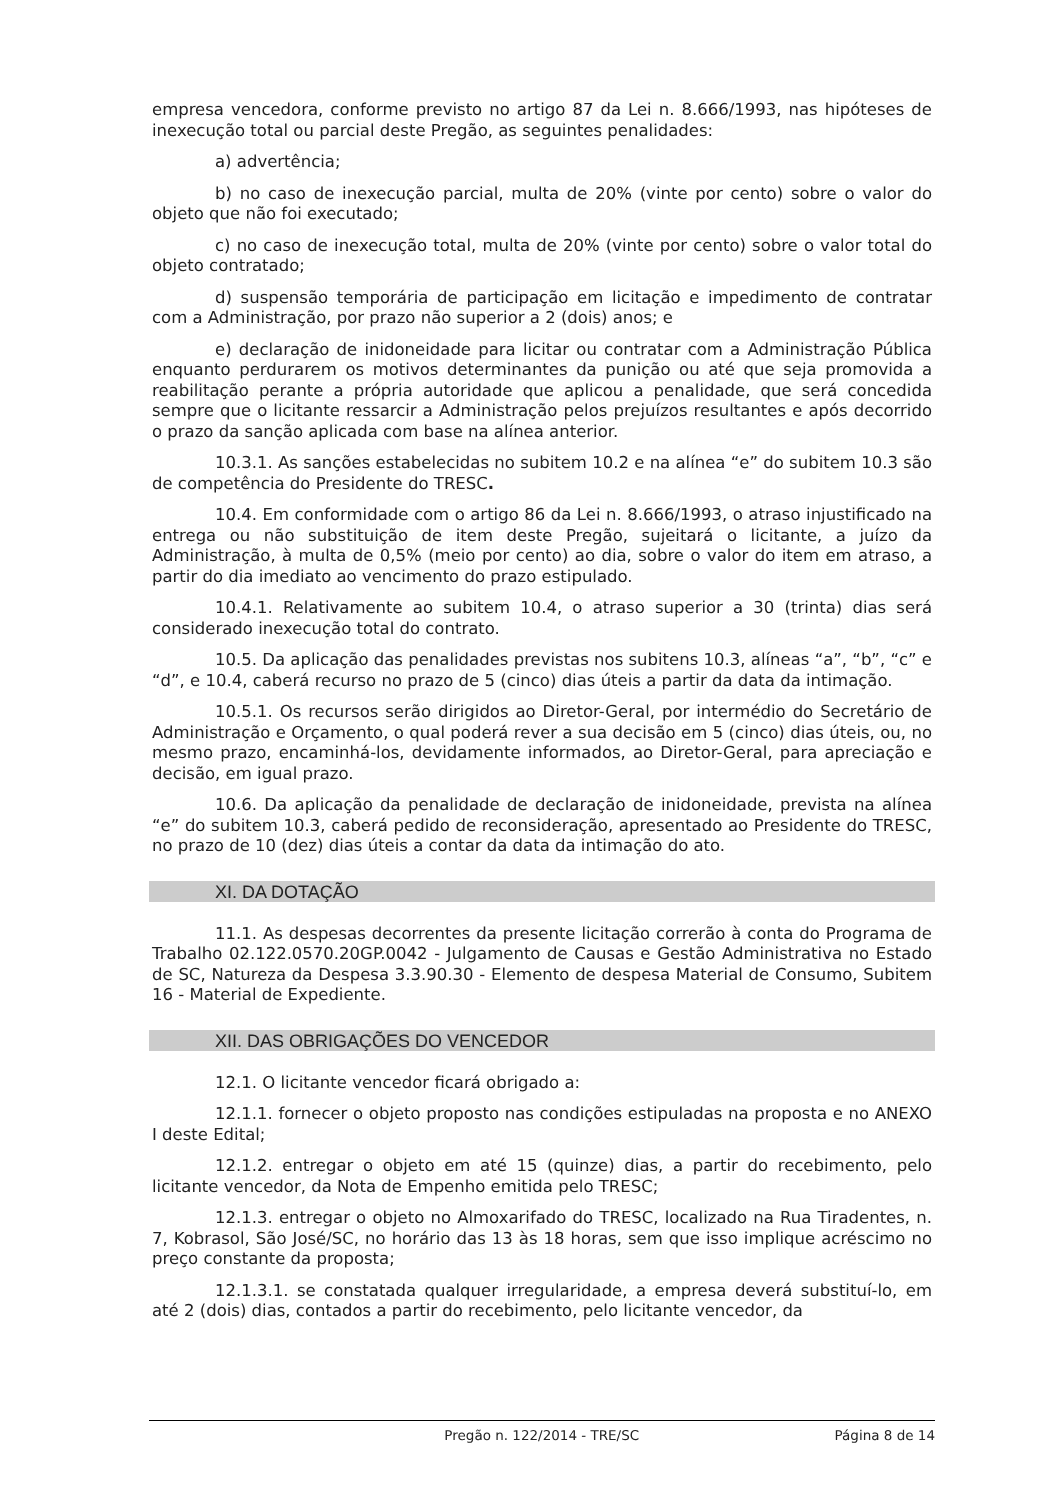empresa vencedora, conforme previsto no artigo 87 da Lei n. 8.666/1993, nas hipóteses de inexecução total ou parcial deste Pregão, as seguintes penalidades:
a) advertência;
b) no caso de inexecução parcial, multa de 20% (vinte por cento) sobre o valor do objeto que não foi executado;
c) no caso de inexecução total, multa de 20% (vinte por cento) sobre o valor total do objeto contratado;
d) suspensão temporária de participação em licitação e impedimento de contratar com a Administração, por prazo não superior a 2 (dois) anos; e
e) declaração de inidoneidade para licitar ou contratar com a Administração Pública enquanto perdurarem os motivos determinantes da punição ou até que seja promovida a reabilitação perante a própria autoridade que aplicou a penalidade, que será concedida sempre que o licitante ressarcir a Administração pelos prejuízos resultantes e após decorrido o prazo da sanção aplicada com base na alínea anterior.
10.3.1. As sanções estabelecidas no subitem 10.2 e na alínea “e” do subitem 10.3 são de competência do Presidente do TRESC.
10.4. Em conformidade com o artigo 86 da Lei n. 8.666/1993, o atraso injustificado na entrega ou não substituição de item deste Pregão, sujeitará o licitante, a juízo da Administração, à multa de 0,5% (meio por cento) ao dia, sobre o valor do item em atraso, a partir do dia imediato ao vencimento do prazo estipulado.
10.4.1. Relativamente ao subitem 10.4, o atraso superior a 30 (trinta) dias será considerado inexecução total do contrato.
10.5. Da aplicação das penalidades previstas nos subitens 10.3, alíneas “a”, “b”, “c” e “d”, e 10.4, caberá recurso no prazo de 5 (cinco) dias úteis a partir da data da intimação.
10.5.1. Os recursos serão dirigidos ao Diretor-Geral, por intermédio do Secretário de Administração e Orçamento, o qual poderá rever a sua decisão em 5 (cinco) dias úteis, ou, no mesmo prazo, encaminhá-los, devidamente informados, ao Diretor-Geral, para apreciação e decisão, em igual prazo.
10.6. Da aplicação da penalidade de declaração de inidoneidade, prevista na alínea “e” do subitem 10.3, caberá pedido de reconsideração, apresentado ao Presidente do TRESC, no prazo de 10 (dez) dias úteis a contar da data da intimação do ato.
XI. DA DOTAÇÃO
11.1. As despesas decorrentes da presente licitação correrão à conta do Programa de Trabalho 02.122.0570.20GP.0042 - Julgamento de Causas e Gestão Administrativa no Estado de SC, Natureza da Despesa 3.3.90.30 - Elemento de despesa Material de Consumo, Subitem 16 - Material de Expediente.
XII. DAS OBRIGAÇÕES DO VENCEDOR
12.1. O licitante vencedor ficará obrigado a:
12.1.1. fornecer o objeto proposto nas condições estipuladas na proposta e no ANEXO I deste Edital;
12.1.2. entregar o objeto em até 15 (quinze) dias, a partir do recebimento, pelo licitante vencedor, da Nota de Empenho emitida pelo TRESC;
12.1.3. entregar o objeto no Almoxarifado do TRESC, localizado na Rua Tiradentes, n. 7, Kobrasol, São José/SC, no horário das 13 às 18 horas, sem que isso implique acréscimo no preço constante da proposta;
12.1.3.1. se constatada qualquer irregularidade, a empresa deverá substituí-lo, em até 2 (dois) dias, contados a partir do recebimento, pelo licitante vencedor, da
Pregão n. 122/2014 - TRE/SC Página 8 de 14